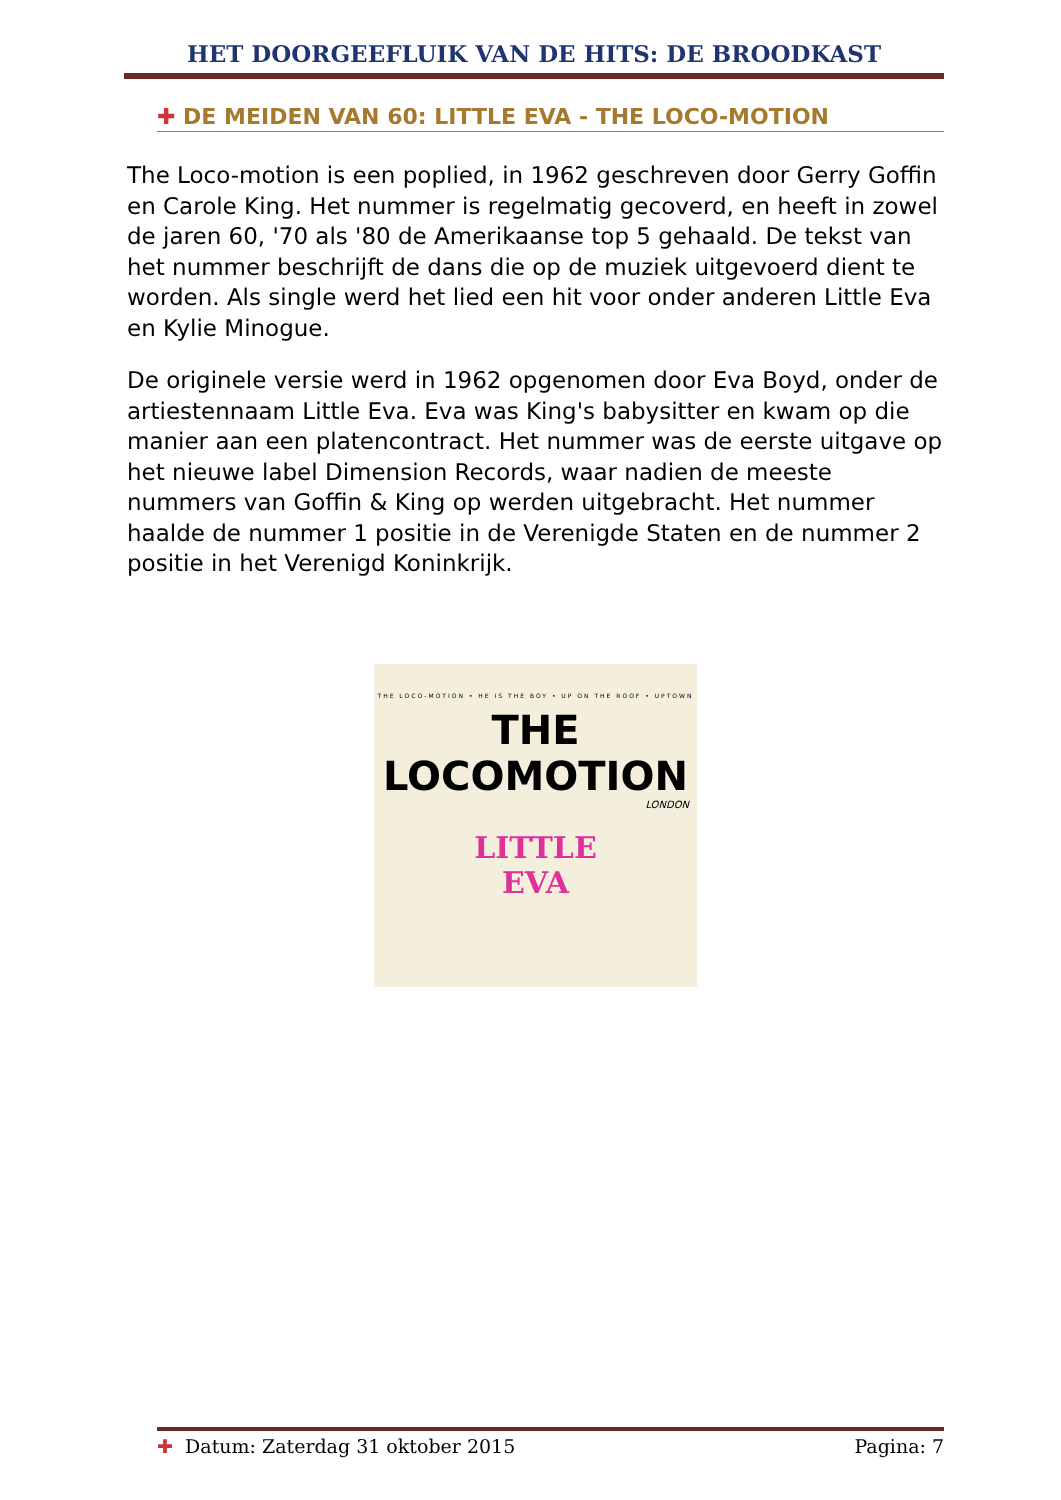HET DOORGEEFLUIK VAN DE HITS: DE BROODKAST
✚ DE MEIDEN VAN 60: LITTLE EVA - THE LOCO-MOTION
The Loco-motion is een poplied, in 1962 geschreven door Gerry Goffin en Carole King. Het nummer is regelmatig gecoverd, en heeft in zowel de jaren 60, '70 als '80 de Amerikaanse top 5 gehaald. De tekst van het nummer beschrijft de dans die op de muziek uitgevoerd dient te worden. Als single werd het lied een hit voor onder anderen Little Eva en Kylie Minogue.
De originele versie werd in 1962 opgenomen door Eva Boyd, onder de artiestennaam Little Eva. Eva was King's babysitter en kwam op die manier aan een platencontract. Het nummer was de eerste uitgave op het nieuwe label Dimension Records, waar nadien de meeste nummers van Goffin & King op werden uitgebracht. Het nummer haalde de nummer 1 positie in de Verenigde Staten en de nummer 2 positie in het Verenigd Koninkrijk.
THE LOCO-MOTION • HE IS THE BOY • UP ON THE ROOF • UPTOWN
THE LOCOMOTION
LONDON
LITTLE
EVA
✚ Datum: Zaterdag 31 oktober 2015 Pagina: 7